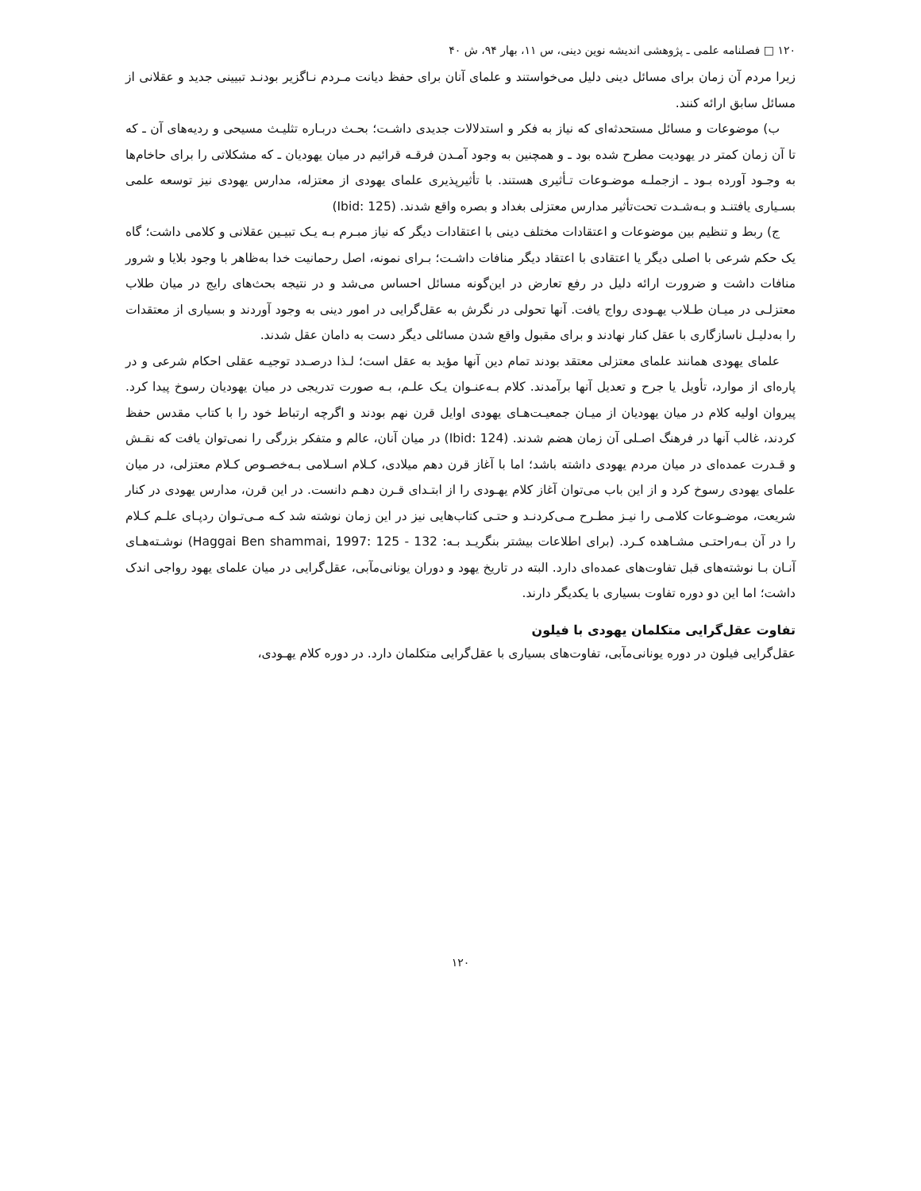۱۲۰ □ فصلنامه علمی ـ پژوهشی اندیشه نوین دینی، س ۱۱، بهار ۹۴، ش ۴۰
زیرا مردم آن زمان برای مسائل دینی دلیل می‌خواستند و علمای آنان برای حفظ دیانت مـردم نـاگزیر بودنـد تبیینی جدید و عقلانی از مسائل سابق ارائه کنند.
ب) موضوعات و مسائل مستحدثه‌ای که نیاز به فکر و استدلالات جدیدی داشـت؛ بحـث دربـاره تثلیـث مسیحی و ردیه‌های آن ـ که تا آن زمان کمتر در یهودیت مطرح شده بود ـ و همچنین به وجود آمـدن فرقـه قرائیم در میان یهودیان ـ که مشکلاتی را برای حاخام‌ها به وجـود آورده بـود ـ ازجملـه موضـوعات تـأثیری هستند. با تأثیرپذیری علمای یهودی از معتزله، مدارس یهودی نیز توسعه علمی بسـیاری یافتنـد و بـه‌شـدت تحت‌تأثیر مدارس معتزلی بغداد و بصره واقع شدند. (Ibid: 125)
ج) ربط و تنظیم بین موضوعات و اعتقادات مختلف دینی با اعتقادات دیگر که نیاز مبـرم بـه یـک تبیـین عقلانی و کلامی داشت؛ گاه یک حکم شرعی با اصلی دیگر یا اعتقادی با اعتقاد دیگر منافات داشـت؛ بـرای نمونه، اصل رحمانیت خدا به‌ظاهر با وجود بلایا و شرور منافات داشت و ضرورت ارائه دلیل در رفع تعارض در این‌گونه مسائل احساس می‌شد و در نتیجه بحث‌های رایج در میان طلاب معتزلـی در میـان طـلاب یهـودی رواج یافت. آنها تحولی در نگرش به عقل‌گرایی در امور دینی به وجود آوردند و بسیاری از معتقدات را به‌دلیـل ناسازگاری با عقل کنار نهادند و برای مقبول واقع شدن مسائلی دیگر دست به دامان عقل شدند.
علمای یهودی همانند علمای معتزلی معتقد بودند تمام دین آنها مؤید به عقل است؛ لـذا درصـدد توجیـه عقلی احکام شرعی و در پاره‌ای از موارد، تأویل یا جرح و تعدیل آنها برآمدند. کلام بـه‌عنـوان یـک علـم، بـه صورت تدریجی در میان یهودیان رسوخ پیدا کرد. پیروان اولیه کلام در میان یهودیان از میـان جمعیـت‌هـای یهودی اوایل قرن نهم بودند و اگرچه ارتباط خود را با کتاب مقدس حفظ کردند، غالب آنها در فرهنگ اصـلی آن زمان هضم شدند. (Ibid: 124) در میان آنان، عالم و متفکر بزرگی را نمی‌توان یافت که نقـش و قـدرت عمده‌ای در میان مردم یهودی داشته باشد؛ اما با آغاز قرن دهم میلادی، کـلام اسـلامی بـه‌خصـوص کـلام معتزلی، در میان علمای یهودی رسوخ کرد و از این باب می‌توان آغاز کلام یهـودی را از ابتـدای قـرن دهـم دانست. در این قرن، مدارس یهودی در کنار شریعت، موضـوعات کلامـی را نیـز مطـرح مـی‌کردنـد و حتـی کتاب‌هایی نیز در این زمان نوشته شد کـه مـی‌تـوان ردپـای علـم کـلام را در آن بـه‌راحتـی مشـاهده کـرد. (برای اطلاعات بیشتر بنگریـد بـه: Haggai Ben shammai, 1997: 125 - 132) نوشـته‌هـای آنـان بـا نوشته‌های قبل تفاوت‌های عمده‌ای دارد. البته در تاریخ یهود و دوران یونانی‌مآبی، عقل‌گرایی در میان علمای یهود رواجی اندک داشت؛ اما این دو دوره تفاوت بسیاری با یکدیگر دارند.
تفاوت عقل‌گرایی متکلمان یهودی با فیلون
عقل‌گرایی فیلون در دوره یونانی‌مآبی، تفاوت‌های بسیاری با عقل‌گرایی متکلمان دارد. در دوره کلام یهـودی،
۱۲۰